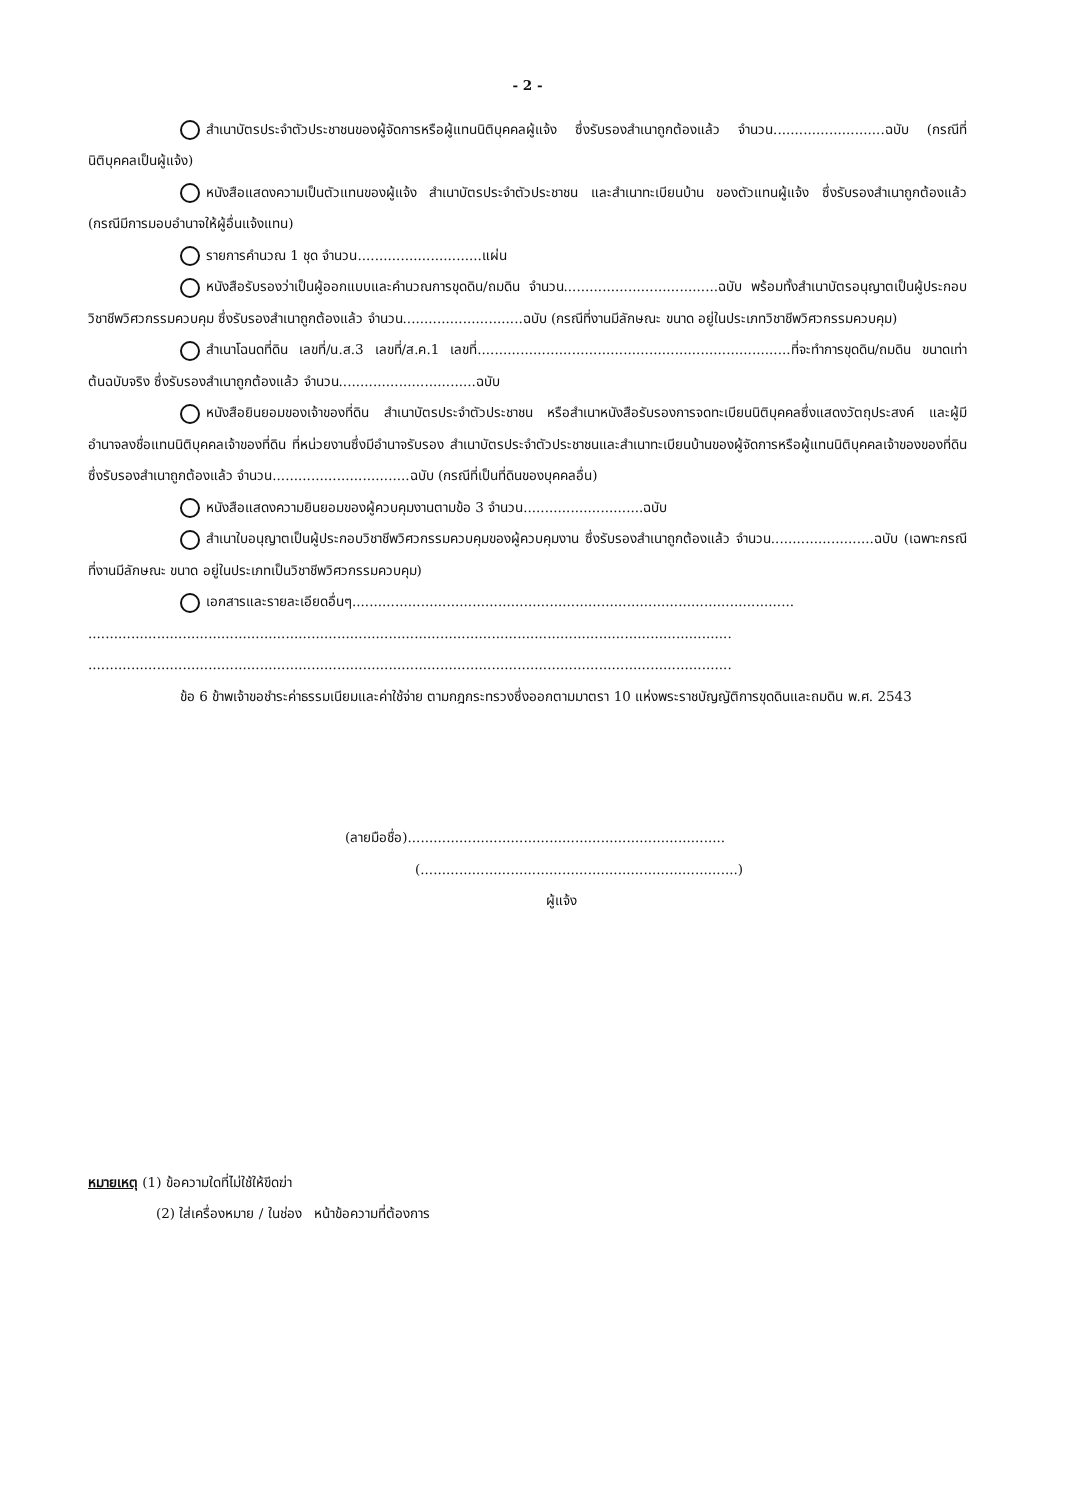- 2 -
สำเนาบัตรประจำตัวประชาชนของผู้จัดการหรือผู้แทนนิติบุคคลผู้แจ้ง ซึ่งรับรองสำเนาถูกต้องแล้ว จำนวน..........................ฉบับ (กรณีที่นิติบุคคลเป็นผู้แจ้ง)
หนังสือแสดงความเป็นตัวแทนของผู้แจ้ง สำเนาบัตรประจำตัวประชาชน และสำเนาทะเบียนบ้าน ของตัวแทนผู้แจ้ง ซึ่งรับรองสำเนาถูกต้องแล้ว (กรณีมีการมอบอำนาจให้ผู้อื่นแจ้งแทน)
รายการคำนวณ 1 ชุด จำนวน.............................แผ่น
หนังสือรับรองว่าเป็นผู้ออกแบบและคำนวณการขุดดิน/ถมดิน จำนวน....................................ฉบับ พร้อมทั้งสำเนาบัตรอนุญาตเป็นผู้ประกอบวิชาชีพวิศวกรรมควบคุม ซึ่งรับรองสำเนาถูกต้องแล้ว จำนวน............................ฉบับ (กรณีที่งานมีลักษณะ ขนาด อยู่ในประเภทวิชาชีพวิศวกรรมควบคุม)
สำเนาโฉนดที่ดิน เลขที่/น.ส.3 เลขที่/ส.ค.1 เลขที่.........................................................................ที่จะทำการขุดดิน/ถมดิน ขนาดเท่าต้นฉบับจริง ซึ่งรับรองสำเนาถูกต้องแล้ว จำนวน................................ฉบับ
หนังสือยินยอมของเจ้าของที่ดิน สำเนาบัตรประจำตัวประชาชน หรือสำเนาหนังสือรับรองการจดทะเบียนนิติบุคคลซึ่งแสดงวัตถุประสงค์ และผู้มีอำนาจลงชื่อแทนนิติบุคคลเจ้าของที่ดิน ที่หน่วยงานซึ่งมีอำนาจรับรอง สำเนาบัตรประจำตัวประชาชนและสำเนาทะเบียนบ้านของผู้จัดการหรือผู้แทนนิติบุคคลเจ้าของของที่ดิน ซึ่งรับรองสำเนาถูกต้องแล้ว จำนวน................................ฉบับ (กรณีที่เป็นที่ดินของบุคคลอื่น)
หนังสือแสดงความยินยอมของผู้ควบคุมงานตามข้อ 3 จำนวน............................ฉบับ
สำเนาใบอนุญาตเป็นผู้ประกอบวิชาชีพวิศวกรรมควบคุมของผู้ควบคุมงาน ซึ่งรับรองสำเนาถูกต้องแล้ว จำนวน........................ฉบับ (เฉพาะกรณีที่งานมีลักษณะ ขนาด อยู่ในประเภทเป็นวิชาชีพวิศวกรรมควบคุม)
เอกสารและรายละเอียดอื่นๆ.......................................................................................................
......................................................................................................................................................
......................................................................................................................................................
ข้อ 6 ข้าพเจ้าขอชำระค่าธรรมเนียมและค่าใช้จ่าย ตามกฎกระทรวงซึ่งออกตามมาตรา 10 แห่งพระราชบัญญัติการขุดดินและถมดิน พ.ศ. 2543
(ลายมือชื่อ)..........................................................................
(..........................................................................)
ผู้แจ้ง
หมายเหตุ (1) ข้อความใดที่ไม่ใช้ให้ขีดฆ่า
(2) ใส่เครื่องหมาย / ในช่อง หน้าข้อความที่ต้องการ